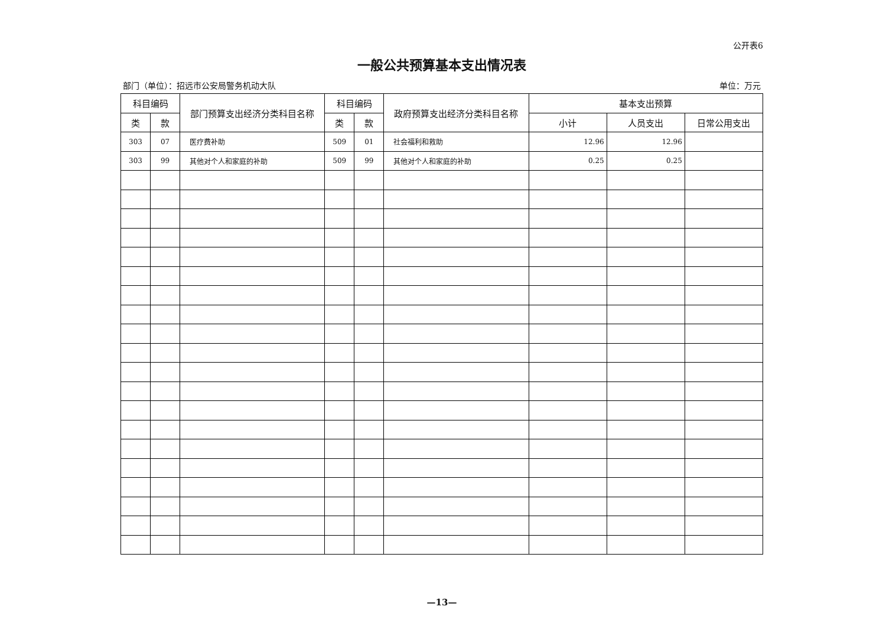公开表6
一般公共预算基本支出情况表
部门（单位）：招远市公安局警务机动大队 单位：万元
| 科目编码 | | 部门预算支出经济分类科目名称 | 科目编码 | | 政府预算支出经济分类科目名称 | 基本支出预算 | | |
| --- | --- | --- | --- | --- | --- | --- | --- | --- |
| 类 | 款 | | 类 | 款 | | 小计 | 人员支出 | 日常公用支出 |
| 303 | 07 | 医疗费补助 | 509 | 01 | 社会福利和救助 | 12.96 | 12.96 | |
| 303 | 99 | 其他对个人和家庭的补助 | 509 | 99 | 其他对个人和家庭的补助 | 0.25 | 0.25 | |
—13—